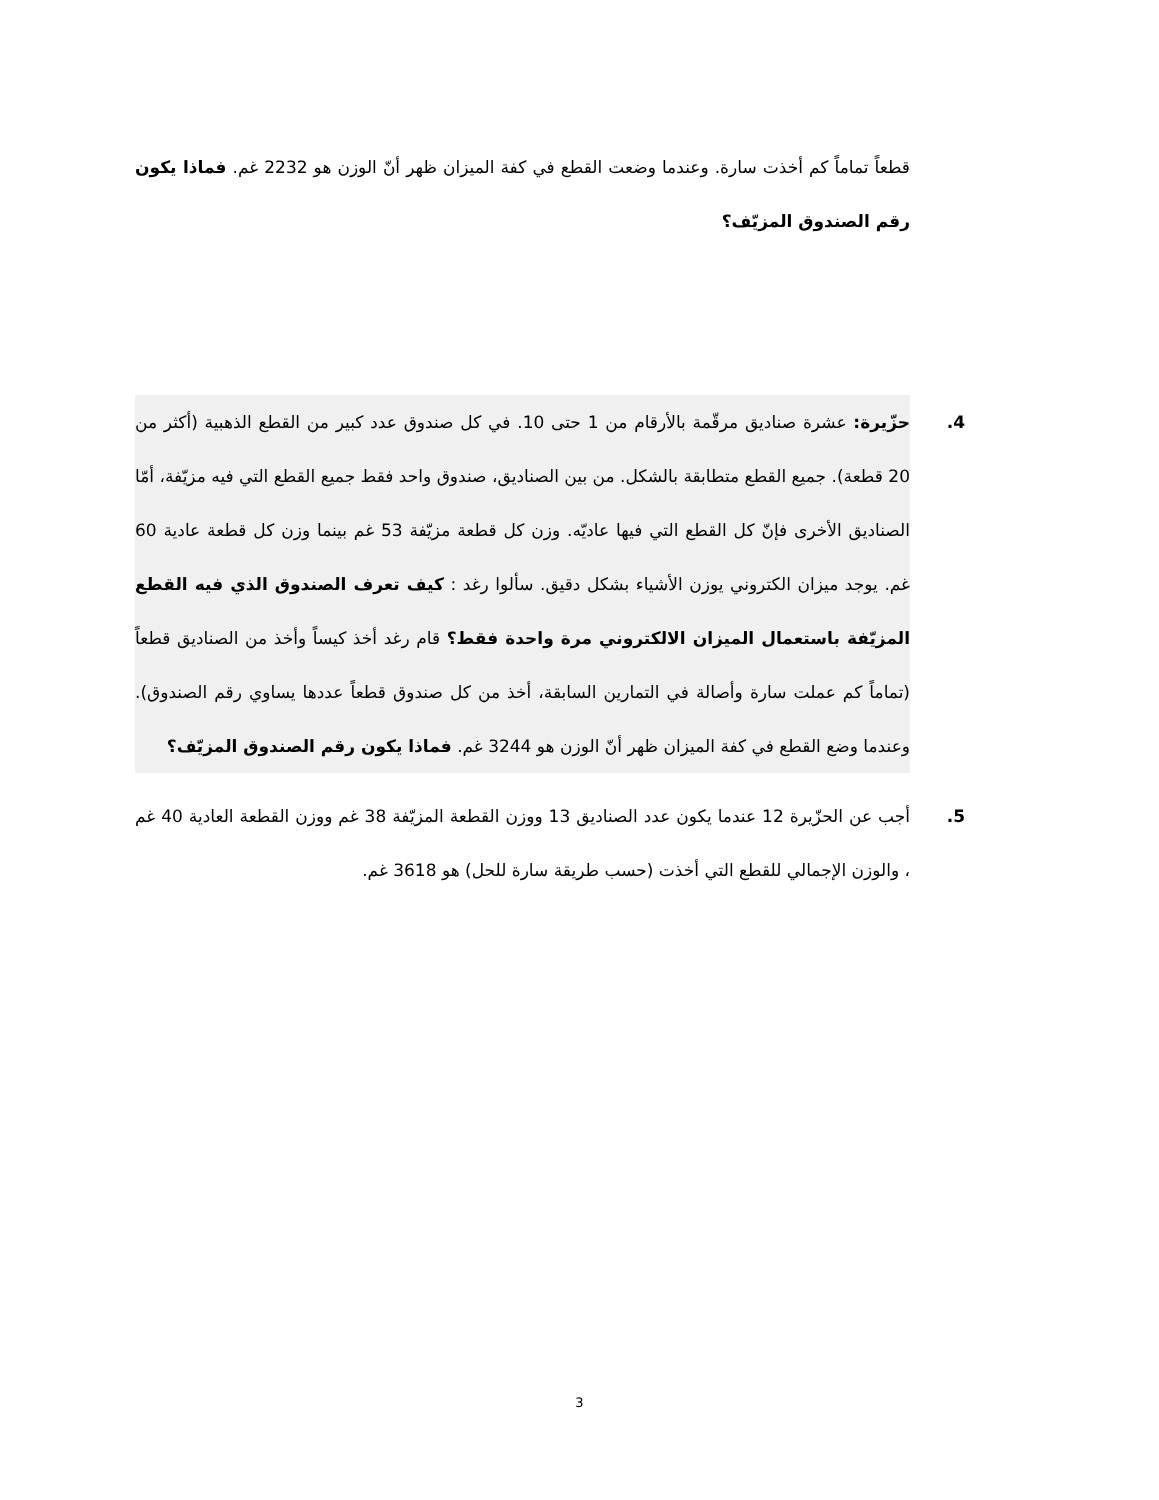قطعاً تماماً كم أخذت سارة. وعندما وضعت القطع في كفة الميزان ظهر أنّ الوزن هو 2232 غم. فماذا يكون رقم الصندوق المزيّف؟
4. حزّيرة: عشرة صناديق مرقّمة بالأرقام من 1 حتى 10. في كل صندوق عدد كبير من القطع الذهبية (أكثر من 20 قطعة). جميع القطع متطابقة بالشكل. من بين الصناديق، صندوق واحد فقط جميع القطع التي فيه مزيّفة، أمّا الصناديق الأخرى فإنّ كل القطع التي فيها عاديّه. وزن كل قطعة مزيّفة 53 غم بينما وزن كل قطعة عادية 60 غم. يوجد ميزان الكتروني يوزن الأشياء بشكل دقيق. سألوا رغد : كيف تعرف الصندوق الذي فيه القطع المزيّفة باستعمال الميزان الالكتروني مرة واحدة فقط؟ قام رغد أخذ كيساً وأخذ من الصناديق قطعاً (تماماً كم عملت سارة وأصالة في التمارين السابقة، أخذ من كل صندوق قطعاً عددها يساوي رقم الصندوق). وعندما وضع القطع في كفة الميزان ظهر أنّ الوزن هو 3244 غم. فماذا يكون رقم الصندوق المزيّف؟
5. أجب عن الحزّيرة 12 عندما يكون عدد الصناديق 13 ووزن القطعة المزيّفة 38 غم ووزن القطعة العادية 40 غم ، والوزن الإجمالي للقطع التي أخذت (حسب طريقة سارة للحل) هو 3618 غم.
3